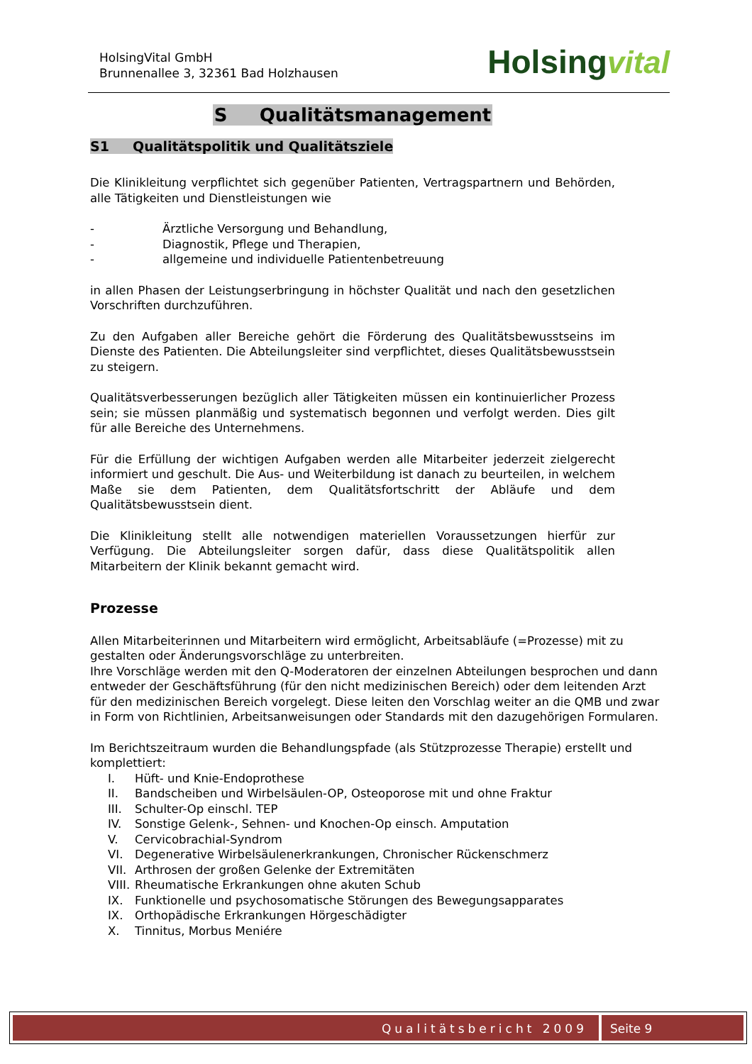HolsingVital GmbH
Brunnenallee 3, 32361 Bad Holzhausen
Holsingvital
S Qualitätsmanagement
S1 Qualitätspolitik und Qualitätsziele
Die Klinikleitung verpflichtet sich gegenüber Patienten, Vertragspartnern und Behörden, alle Tätigkeiten und Dienstleistungen wie
- Ärztliche Versorgung und Behandlung,
- Diagnostik, Pflege und Therapien,
- allgemeine und individuelle Patientenbetreuung
in allen Phasen der Leistungserbringung in höchster Qualität und nach den gesetzlichen Vorschriften durchzuführen.
Zu den Aufgaben aller Bereiche gehört die Förderung des Qualitätsbewusstseins im Dienste des Patienten. Die Abteilungsleiter sind verpflichtet, dieses Qualitätsbewusstsein zu steigern.
Qualitätsverbesserungen bezüglich aller Tätigkeiten müssen ein kontinuierlicher Prozess sein; sie müssen planmäßig und systematisch begonnen und verfolgt werden. Dies gilt für alle Bereiche des Unternehmens.
Für die Erfüllung der wichtigen Aufgaben werden alle Mitarbeiter jederzeit zielgerecht informiert und geschult. Die Aus- und Weiterbildung ist danach zu beurteilen, in welchem Maße sie dem Patienten, dem Qualitätsfortschritt der Abläufe und dem Qualitätsbewusstsein dient.
Die Klinikleitung stellt alle notwendigen materiellen Voraussetzungen hierfür zur Verfügung. Die Abteilungsleiter sorgen dafür, dass diese Qualitätspolitik allen Mitarbeitern der Klinik bekannt gemacht wird.
Prozesse
Allen Mitarbeiterinnen und Mitarbeitern wird ermöglicht, Arbeitsabläufe (=Prozesse) mit zu gestalten oder Änderungsvorschläge zu unterbreiten.
Ihre Vorschläge werden mit den Q-Moderatoren der einzelnen Abteilungen besprochen und dann entweder der Geschäftsführung (für den nicht medizinischen Bereich) oder dem leitenden Arzt für den medizinischen Bereich vorgelegt. Diese leiten den Vorschlag weiter an die QMB und zwar in Form von Richtlinien, Arbeitsanweisungen oder Standards mit den dazugehörigen Formularen.
Im Berichtszeitraum wurden die Behandlungspfade (als Stützprozesse Therapie) erstellt und komplettiert:
I. Hüft- und Knie-Endoprothese
II. Bandscheiben und Wirbelsäulen-OP, Osteoporose mit und ohne Fraktur
III. Schulter-Op einschl. TEP
IV. Sonstige Gelenk-, Sehnen- und Knochen-Op einsch. Amputation
V. Cervicobrachial-Syndrom
VI. Degenerative Wirbelsäulenerkrankungen, Chronischer Rückenschmerz
VII. Arthrosen der großen Gelenke der Extremitäten
VIII. Rheumatische Erkrankungen ohne akuten Schub
IX. Funktionelle und psychosomatische Störungen des Bewegungsapparates
IX. Orthopädische Erkrankungen Hörgeschädigter
X. Tinnitus, Morbus Meniére
Qualitätsbericht 2009 Seite 9